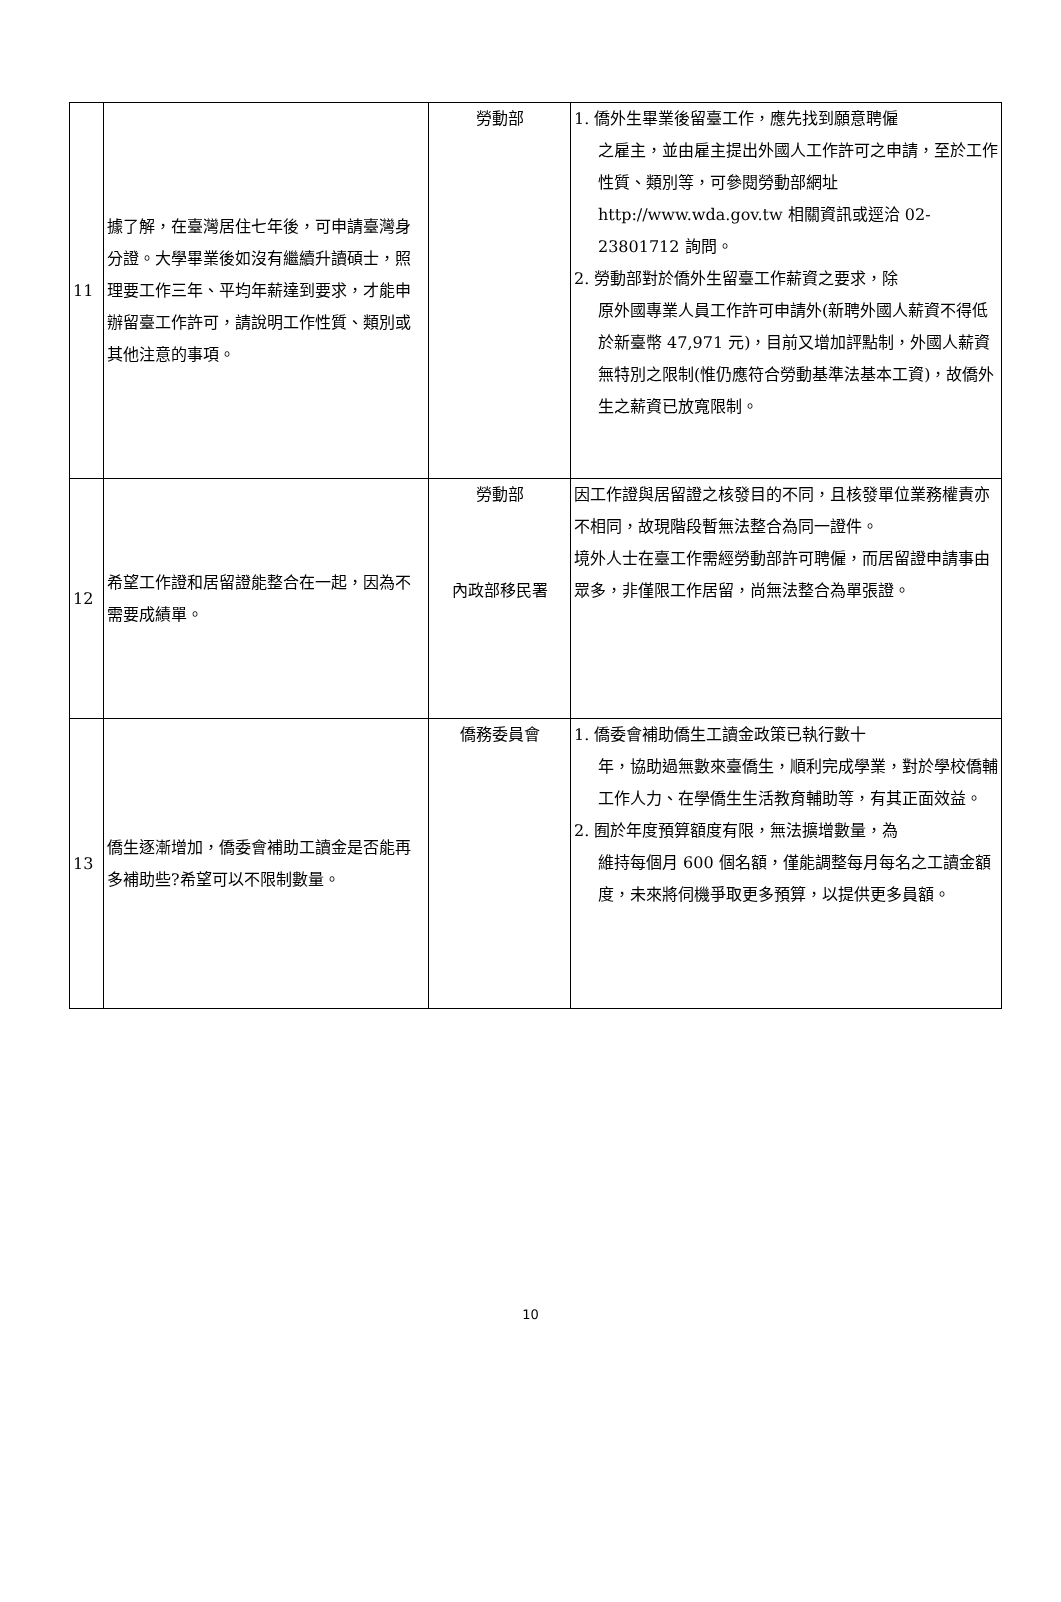| 11 | 據了解，在臺灣居住七年後，可申請臺灣身分證。大學畢業後如沒有繼續升讀碩士，照理要工作三年、平均年薪達到要求，才能申辦留臺工作許可，請說明工作性質、類別或其他注意的事項。 | 勞動部 | 1. 僑外生畢業後留臺工作，應先找到願意聘僱 之雇主，並由雇主提出外國人工作許可之申請，至於工作性質、類別等，可參閱勞動部網址 http://www.wda.gov.tw 相關資訊或逕洽 02-23801712 詢問。 2. 勞動部對於僑外生留臺工作薪資之要求，除 原外國專業人員工作許可申請外(新聘外國人薪資不得低於新臺幣 47,971 元)，目前又增加評點制，外國人薪資無特別之限制(惟仍應符合勞動基準法基本工資)，故僑外生之薪資已放寬限制。 |
| 12 | 希望工作證和居留證能整合在一起，因為不需要成績單。 | 勞動部 內政部移民署 | 因工作證與居留證之核發目的不同，且核發單位業務權責亦不相同，故現階段暫無法整合為同一證件。 境外人士在臺工作需經勞動部許可聘僱，而居留證申請事由眾多，非僅限工作居留，尚無法整合為單張證。 |
| 13 | 僑生逐漸增加，僑委會補助工讀金是否能再多補助些?希望可以不限制數量。 | 僑務委員會 | 1. 僑委會補助僑生工讀金政策已執行數十 年，協助過無數來臺僑生，順利完成學業，對於學校僑輔工作人力、在學僑生生活教育輔助等，有其正面效益。 2. 囿於年度預算額度有限，無法擴增數量，為 維持每個月 600 個名額，僅能調整每月每名之工讀金額度，未來將伺機爭取更多預算，以提供更多員額。 |
10